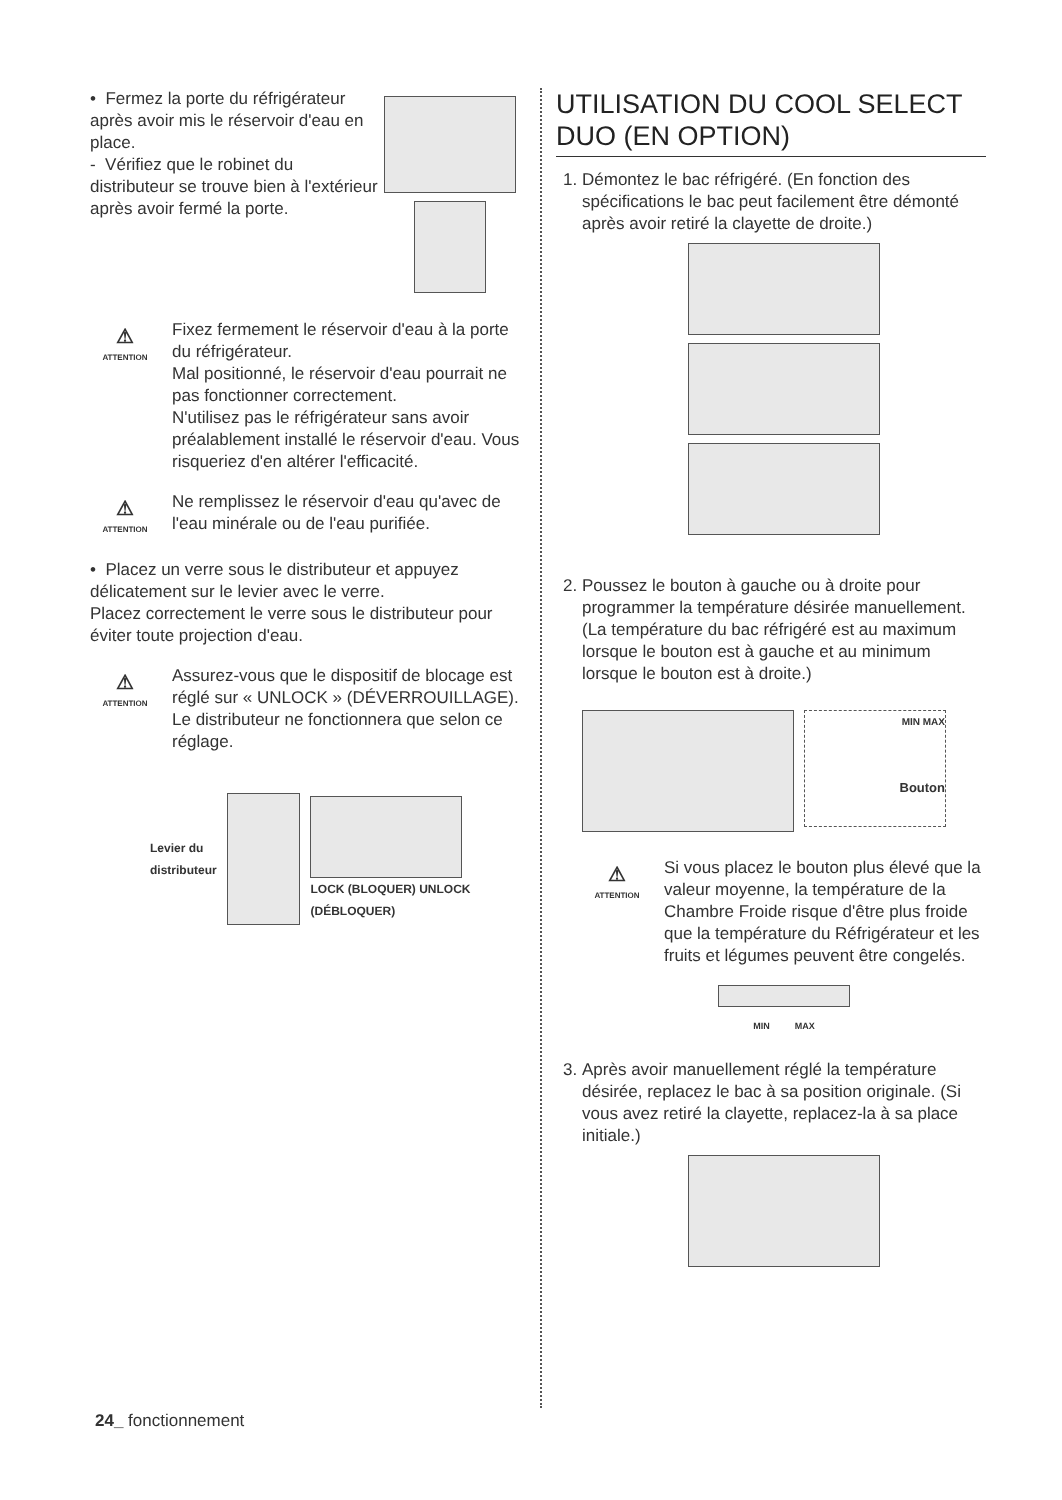• Fermez la porte du réfrigérateur après avoir mis le réservoir d'eau en place.
- Vérifiez que le robinet du distributeur se trouve bien à l'extérieur après avoir fermé la porte.
⚠
ATTENTION
Fixez fermement le réservoir d'eau à la porte du réfrigérateur.
Mal positionné, le réservoir d'eau pourrait ne pas fonctionner correctement.
N'utilisez pas le réfrigérateur sans avoir préalablement installé le réservoir d'eau. Vous risqueriez d'en altérer l'efficacité.
⚠
ATTENTION
Ne remplissez le réservoir d'eau qu'avec de l'eau minérale ou de l'eau purifiée.
• Placez un verre sous le distributeur et appuyez délicatement sur le levier avec le verre.
Placez correctement le verre sous le distributeur pour éviter toute projection d'eau.
⚠
ATTENTION
Assurez-vous que le dispositif de blocage est réglé sur « UNLOCK » (DÉVERROUILLAGE). Le distributeur ne fonctionnera que selon ce réglage.
Levier du
distributeur
LOCK (BLOQUER) UNLOCK (DÉBLOQUER)
UTILISATION DU COOL SELECT DUO (EN OPTION)
1. Démontez le bac réfrigéré. (En fonction des spécifications le bac peut facilement être démonté après avoir retiré la clayette de droite.)
2. Poussez le bouton à gauche ou à droite pour programmer la température désirée manuellement. (La température du bac réfrigéré est au maximum lorsque le bouton est à gauche et au minimum lorsque le bouton est à droite.)
MIN MAX
Bouton
⚠
ATTENTION
Si vous placez le bouton plus élevé que la valeur moyenne, la température de la Chambre Froide risque d'être plus froide que la température du Réfrigérateur et les fruits et légumes peuvent être congelés.
MIN MAX
3. Après avoir manuellement réglé la température désirée, replacez le bac à sa position originale. (Si vous avez retiré la clayette, replacez-la à sa place initiale.)
24_ fonctionnement